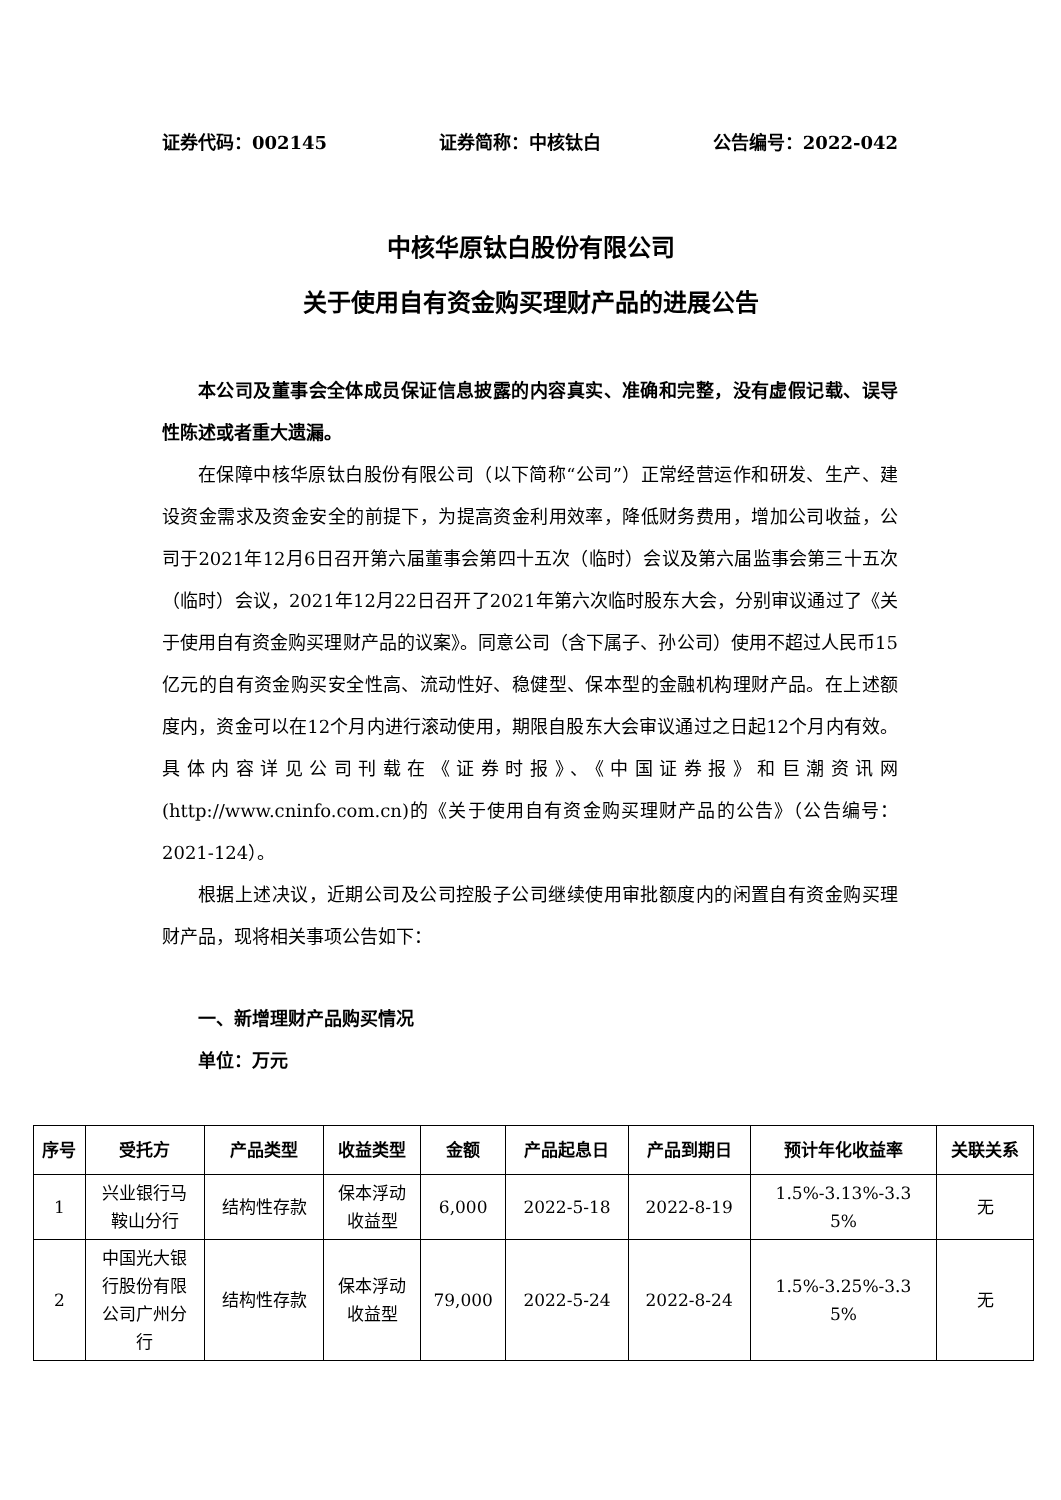证券代码：002145 证券简称：中核钛白 公告编号：2022-042
中核华原钛白股份有限公司
关于使用自有资金购买理财产品的进展公告
本公司及董事会全体成员保证信息披露的内容真实、准确和完整，没有虚假记载、误导性陈述或者重大遗漏。
在保障中核华原钛白股份有限公司（以下简称“公司”）正常经营运作和研发、生产、建设资金需求及资金安全的前提下，为提高资金利用效率，降低财务费用，增加公司收益，公司于2021年12月6日召开第六届董事会第四十五次（临时）会议及第六届监事会第三十五次（临时）会议，2021年12月22日召开了2021年第六次临时股东大会，分别审议通过了《关于使用自有资金购买理财产品的议案》。同意公司（含下属子、孙公司）使用不超过人民币15亿元的自有资金购买安全性高、流动性好、稳健型、保本型的金融机构理财产品。在上述额度内，资金可以在12个月内进行滚动使用，期限自股东大会审议通过之日起12个月内有效。具体内容详见公司刊载在《证券时报》、《中国证券报》和巨潮资讯网(http://www.cninfo.com.cn)的《关于使用自有资金购买理财产品的公告》（公告编号：2021-124）。
根据上述决议，近期公司及公司控股子公司继续使用审批额度内的闲置自有资金购买理财产品，现将相关事项公告如下：
一、新增理财产品购买情况
单位：万元
| 序号 | 受托方 | 产品类型 | 收益类型 | 金额 | 产品起息日 | 产品到期日 | 预计年化收益率 | 关联关系 |
| --- | --- | --- | --- | --- | --- | --- | --- | --- |
| 1 | 兴业银行马 鞍山分行 | 结构性存款 | 保本浮动 收益型 | 6,000 | 2022-5-18 | 2022-8-19 | 1.5%-3.13%-3.3 5% | 无 |
| 2 | 中国光大银 行股份有限 公司广州分 行 | 结构性存款 | 保本浮动 收益型 | 79,000 | 2022-5-24 | 2022-8-24 | 1.5%-3.25%-3.3 5% | 无 |